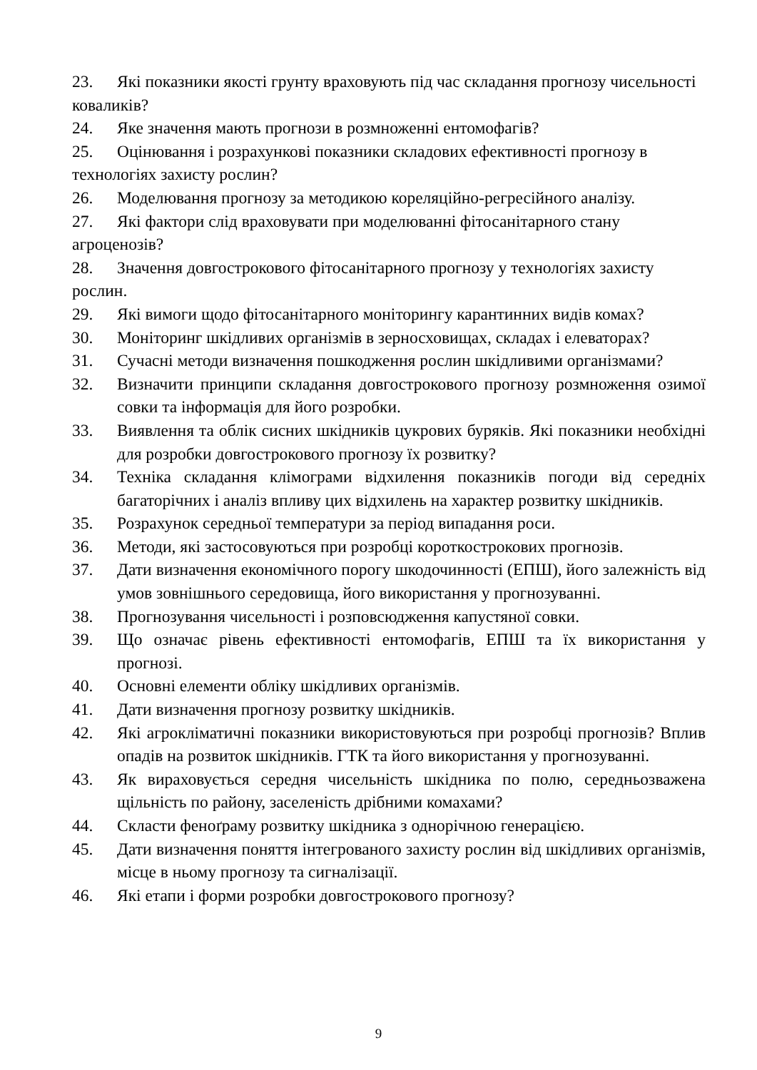23. Які показники якості грунту враховують під час складання прогнозу чисельності коваликів?
24. Яке значення мають прогнози в розмноженні ентомофагів?
25. Оцінювання і розрахункові показники складових ефективності прогнозу в технологіях захисту рослин?
26. Моделювання прогнозу за методикою кореляційно-регресійного аналізу.
27. Які фактори слід враховувати при моделюванні фітосанітарного стану агроценозів?
28. Значення довгострокового фітосанітарного прогнозу у технологіях захисту рослин.
29. Які вимоги щодо фітосанітарного моніторингу карантинних видів комах?
30. Моніторинг шкідливих організмів в зерносховищах, складах і елеваторах?
31. Сучасні методи визначення пошкодження рослин шкідливими організмами?
32. Визначити принципи складання довгострокового прогнозу розмноження озимої совки та інформація для його розробки.
33. Виявлення та облік сисних шкідників цукрових буряків. Які показники необхідні для розробки довгострокового прогнозу їх розвитку?
34. Техніка складання клімограми відхилення показників погоди від середніх багаторічних і аналіз впливу цих відхилень на характер розвитку шкідників.
35. Розрахунок середньої температури за період випадання роси.
36. Методи, які застосовуються при розробці короткострокових прогнозів.
37. Дати визначення економічного порогу шкодочинності (ЕПШ), його залежність від умов зовнішнього середовища, його використання у прогнозуванні.
38. Прогнозування чисельності і розповсюдження капустяної совки.
39. Що означає рівень ефективності ентомофагів, ЕПШ та їх використання у прогнозі.
40. Основні елементи обліку шкідливих організмів.
41. Дати визначення прогнозу розвитку шкідників.
42. Які агрокліматичні показники використовуються при розробці прогнозів? Вплив опадів на розвиток шкідників. ГТК та його використання у прогнозуванні.
43. Як вираховується середня чисельність шкідника по полю, середньозважена щільність по району, заселеність дрібними комахами?
44. Скласти феноґраму розвитку шкідника з однорічною генерацією.
45. Дати визначення поняття інтегрованого захисту рослин від шкідливих організмів, місце в ньому прогнозу та сигналізації.
46. Які етапи і форми розробки довгострокового прогнозу?
9